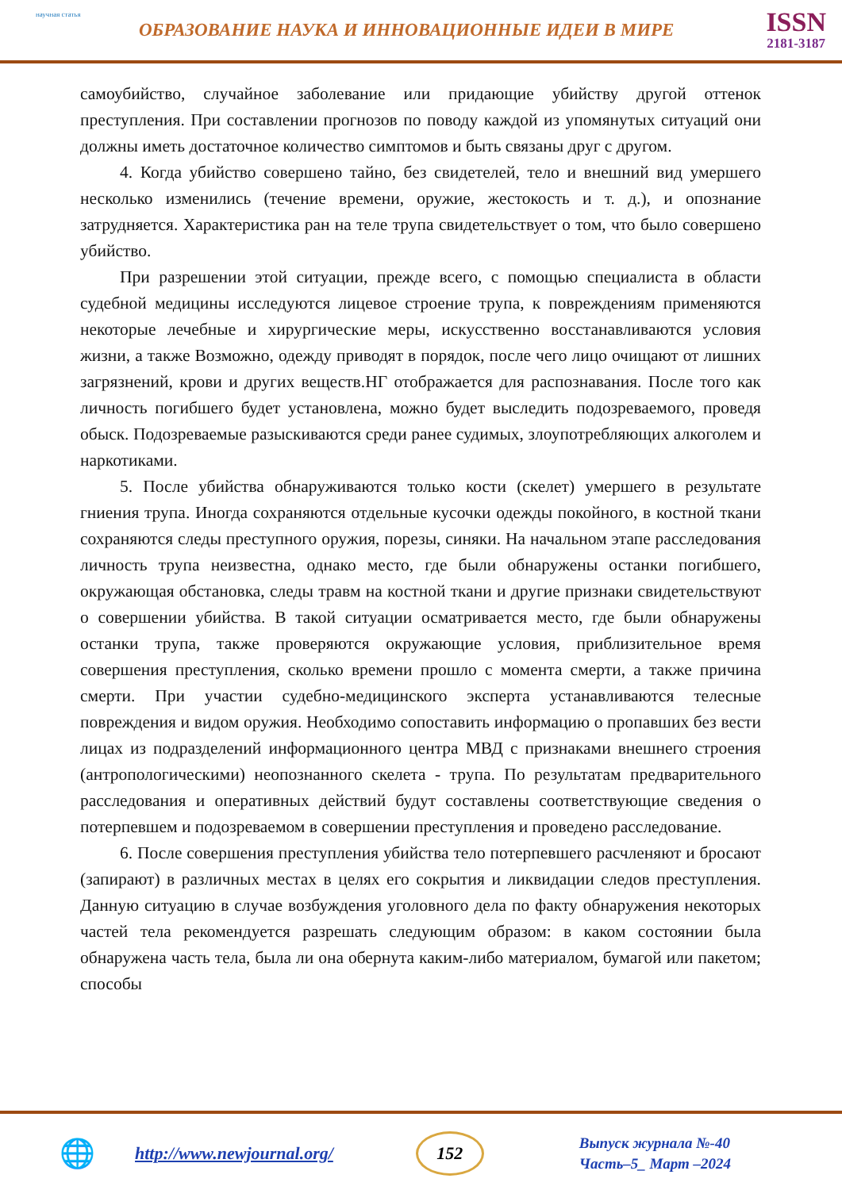научная статья
ОБРАЗОВАНИЕ НАУКА И ИННОВАЦИОННЫЕ ИДЕИ В МИРЕ
ISSN
2181-3187
самоубийство, случайное заболевание или придающие убийству другой оттенок преступления. При составлении прогнозов по поводу каждой из упомянутых ситуаций они должны иметь достаточное количество симптомов и быть связаны друг с другом.
4. Когда убийство совершено тайно, без свидетелей, тело и внешний вид умершего несколько изменились (течение времени, оружие, жестокость и т. д.), и опознание затрудняется. Характеристика ран на теле трупа свидетельствует о том, что было совершено убийство.
При разрешении этой ситуации, прежде всего, с помощью специалиста в области судебной медицины исследуются лицевое строение трупа, к повреждениям применяются некоторые лечебные и хирургические меры, искусственно восстанавливаются условия жизни, а также Возможно, одежду приводят в порядок, после чего лицо очищают от лишних загрязнений, крови и других веществ.НГ отображается для распознавания. После того как личность погибшего будет установлена, можно будет выследить подозреваемого, проведя обыск. Подозреваемые разыскиваются среди ранее судимых, злоупотребляющих алкоголем и наркотиками.
5. После убийства обнаруживаются только кости (скелет) умершего в результате гниения трупа. Иногда сохраняются отдельные кусочки одежды покойного, в костной ткани сохраняются следы преступного оружия, порезы, синяки. На начальном этапе расследования личность трупа неизвестна, однако место, где были обнаружены останки погибшего, окружающая обстановка, следы травм на костной ткани и другие признаки свидетельствуют о совершении убийства. В такой ситуации осматривается место, где были обнаружены останки трупа, также проверяются окружающие условия, приблизительное время совершения преступления, сколько времени прошло с момента смерти, а также причина смерти. При участии судебно-медицинского эксперта устанавливаются телесные повреждения и видом оружия. Необходимо сопоставить информацию о пропавших без вести лицах из подразделений информационного центра МВД с признаками внешнего строения (антропологическими) неопознанного скелета - трупа. По результатам предварительного расследования и оперативных действий будут составлены соответствующие сведения о потерпевшем и подозреваемом в совершении преступления и проведено расследование.
6. После совершения преступления убийства тело потерпевшего расчленяют и бросают (запирают) в различных местах в целях его сокрытия и ликвидации следов преступления. Данную ситуацию в случае возбуждения уголовного дела по факту обнаружения некоторых частей тела рекомендуется разрешать следующим образом: в каком состоянии была обнаружена часть тела, была ли она обернута каким-либо материалом, бумагой или пакетом; способы
🌐
http://www.newjournal.org/
152
Выпуск журнала №-40
Часть–5_ Март –2024